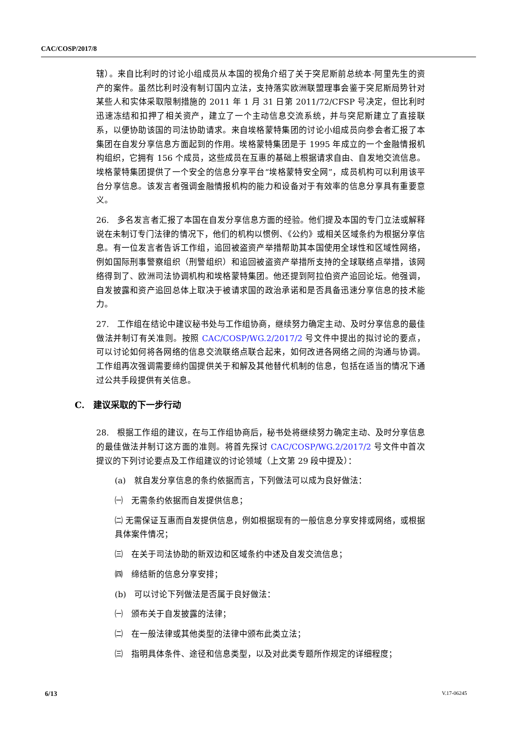CAC/COSP/2017/8
辖）。来自比利时的讨论小组成员从本国的视角介绍了关于突尼斯前总统本·阿里先生的资产的案件。虽然比利时没有制订国内立法，支持落实欧洲联盟理事会鉴于突尼斯局势针对某些人和实体采取限制措施的 2011 年 1 月 31 日第 2011/72/CFSP 号决定，但比利时迅速冻结和扣押了相关资产，建立了一个主动信息交流系统，并与突尼斯建立了直接联系，以便协助该国的司法协助请求。来自埃格蒙特集团的讨论小组成员向参会者汇报了本集团在自发分享信息方面起到的作用。埃格蒙特集团是于 1995 年成立的一个金融情报机构组织，它拥有 156 个成员，这些成员在互惠的基础上根据请求自由、自发地交流信息。埃格蒙特集团提供了一个安全的信息分享平台“埃格蒙特安全网”，成员机构可以利用该平台分享信息。该发言者强调金融情报机构的能力和设备对于有效率的信息分享具有重要意义。
26.　多名发言者汇报了本国在自发分享信息方面的经验。他们提及本国的专门立法或解释说在未制订专门法律的情况下，他们的机构以惯例、《公约》或相关区域条约为根据分享信息。有一位发言者告诉工作组，追回被盗资产举措帮助其本国使用全球性和区域性网络，例如国际刑事警察组织（刑警组织）和追回被盗资产举措所支持的全球联络点举措，该网络得到了、欧洲司法协调机构和埃格蒙特集团。他还提到阿拉伯资产追回论坛。他强调，自发披露和资产追回总体上取决于被请求国的政治承诺和是否具备迅速分享信息的技术能力。
27.　工作组在结论中建议秘书处与工作组协商，继续努力确定主动、及时分享信息的最佳做法并制订有关准则。按照 CAC/COSP/WG.2/2017/2 号文件中提出的拟讨论的要点，可以讨论如何将各网络的信息交流联络点联合起来，如何改进各网络之间的沟通与协调。工作组再次强调需要缔约国提供关于和解及其他替代机制的信息，包括在适当的情况下通过公共手段提供有关信息。
C.　建议采取的下一步行动
28.　根据工作组的建议，在与工作组协商后，秘书处将继续努力确定主动、及时分享信息的最佳做法并制订这方面的准则。将首先探讨 CAC/COSP/WG.2/2017/2 号文件中首次提议的下列讨论要点及工作组建议的讨论领域（上文第 29 段中提及）：
(a)　就自发分享信息的条约依据而言，下列做法可以成为良好做法：
㈠　无需条约依据而自发提供信息；
㈡ 无需保证互惠而自发提供信息，例如根据现有的一般信息分享安排或网络，或根据具体案件情况；
㈢　在关于司法协助的新双边和区域条约中述及自发交流信息；
㈣　缔结新的信息分享安排；
(b)　可以讨论下列做法是否属于良好做法：
㈠　颁布关于自发披露的法律；
㈡　在一般法律或其他类型的法律中颁布此类立法；
㈢　指明具体条件、途径和信息类型，以及对此类专题所作规定的详细程度；
6/13 V.17-06245